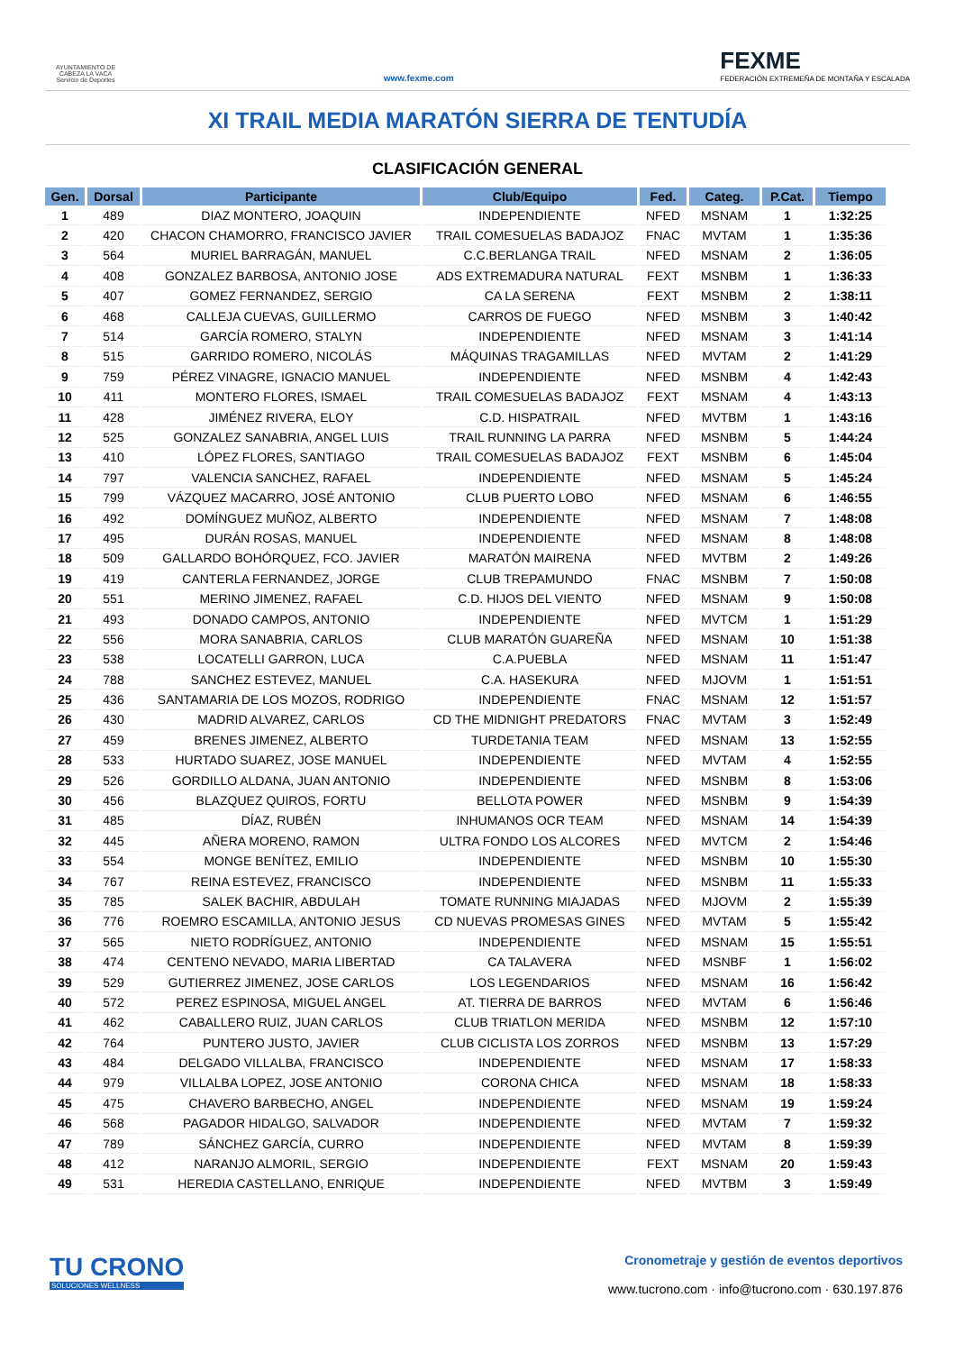AYUNTAMIENTO DE CABEZA LA VACA Servicio de Deportes
www.fexme.com
FEXME
FEDERACIÓN EXTREMEÑA DE MONTAÑA Y ESCALADA
XI TRAIL MEDIA MARATÓN SIERRA DE TENTUDÍA
CLASIFICACIÓN GENERAL
| Gen. | Dorsal | Participante | Club/Equipo | Fed. | Categ. | P.Cat. | Tiempo |
| --- | --- | --- | --- | --- | --- | --- | --- |
| 1 | 489 | DIAZ MONTERO, JOAQUIN | INDEPENDIENTE | NFED | MSNAM | 1 | 1:32:25 |
| 2 | 420 | CHACON CHAMORRO, FRANCISCO JAVIER | TRAIL COMESUELAS BADAJOZ | FNAC | MVTAM | 1 | 1:35:36 |
| 3 | 564 | MURIEL BARRAGÁN, MANUEL | C.C.BERLANGA TRAIL | NFED | MSNAM | 2 | 1:36:05 |
| 4 | 408 | GONZALEZ BARBOSA, ANTONIO JOSE | ADS EXTREMADURA NATURAL | FEXT | MSNBM | 1 | 1:36:33 |
| 5 | 407 | GOMEZ FERNANDEZ, SERGIO | CA LA SERENA | FEXT | MSNBM | 2 | 1:38:11 |
| 6 | 468 | CALLEJA CUEVAS, GUILLERMO | CARROS DE FUEGO | NFED | MSNBM | 3 | 1:40:42 |
| 7 | 514 | GARCÍA ROMERO, STALYN | INDEPENDIENTE | NFED | MSNAM | 3 | 1:41:14 |
| 8 | 515 | GARRIDO ROMERO, NICOLÁS | MÁQUINAS TRAGAMILLAS | NFED | MVTAM | 2 | 1:41:29 |
| 9 | 759 | PÉREZ VINAGRE, IGNACIO MANUEL | INDEPENDIENTE | NFED | MSNBM | 4 | 1:42:43 |
| 10 | 411 | MONTERO FLORES, ISMAEL | TRAIL COMESUELAS BADAJOZ | FEXT | MSNAM | 4 | 1:43:13 |
| 11 | 428 | JIMÉNEZ RIVERA, ELOY | C.D. HISPATRAIL | NFED | MVTBM | 1 | 1:43:16 |
| 12 | 525 | GONZALEZ SANABRIA, ANGEL LUIS | TRAIL RUNNING LA PARRA | NFED | MSNBM | 5 | 1:44:24 |
| 13 | 410 | LÓPEZ FLORES, SANTIAGO | TRAIL COMESUELAS BADAJOZ | FEXT | MSNBM | 6 | 1:45:04 |
| 14 | 797 | VALENCIA SANCHEZ, RAFAEL | INDEPENDIENTE | NFED | MSNAM | 5 | 1:45:24 |
| 15 | 799 | VÁZQUEZ MACARRO, JOSÉ ANTONIO | CLUB PUERTO LOBO | NFED | MSNAM | 6 | 1:46:55 |
| 16 | 492 | DOMÍNGUEZ MUÑOZ, ALBERTO | INDEPENDIENTE | NFED | MSNAM | 7 | 1:48:08 |
| 17 | 495 | DURÁN ROSAS, MANUEL | INDEPENDIENTE | NFED | MSNAM | 8 | 1:48:08 |
| 18 | 509 | GALLARDO BOHÓRQUEZ, FCO. JAVIER | MARATÓN MAIRENA | NFED | MVTBM | 2 | 1:49:26 |
| 19 | 419 | CANTERLA FERNANDEZ, JORGE | CLUB TREPAMUNDO | FNAC | MSNBM | 7 | 1:50:08 |
| 20 | 551 | MERINO JIMENEZ, RAFAEL | C.D. HIJOS DEL VIENTO | NFED | MSNAM | 9 | 1:50:08 |
| 21 | 493 | DONADO CAMPOS, ANTONIO | INDEPENDIENTE | NFED | MVTCM | 1 | 1:51:29 |
| 22 | 556 | MORA SANABRIA, CARLOS | CLUB MARATÓN GUAREÑA | NFED | MSNAM | 10 | 1:51:38 |
| 23 | 538 | LOCATELLI GARRON, LUCA | C.A.PUEBLA | NFED | MSNAM | 11 | 1:51:47 |
| 24 | 788 | SANCHEZ ESTEVEZ, MANUEL | C.A. HASEKURA | NFED | MJOVM | 1 | 1:51:51 |
| 25 | 436 | SANTAMARIA DE LOS MOZOS, RODRIGO | INDEPENDIENTE | FNAC | MSNAM | 12 | 1:51:57 |
| 26 | 430 | MADRID ALVAREZ, CARLOS | CD THE MIDNIGHT PREDATORS | FNAC | MVTAM | 3 | 1:52:49 |
| 27 | 459 | BRENES JIMENEZ, ALBERTO | TURDETANIA TEAM | NFED | MSNAM | 13 | 1:52:55 |
| 28 | 533 | HURTADO SUAREZ, JOSE MANUEL | INDEPENDIENTE | NFED | MVTAM | 4 | 1:52:55 |
| 29 | 526 | GORDILLO ALDANA, JUAN ANTONIO | INDEPENDIENTE | NFED | MSNBM | 8 | 1:53:06 |
| 30 | 456 | BLAZQUEZ QUIROS, FORTU | BELLOTA POWER | NFED | MSNBM | 9 | 1:54:39 |
| 31 | 485 | DÍAZ, RUBÉN | INHUMANOS OCR TEAM | NFED | MSNAM | 14 | 1:54:39 |
| 32 | 445 | AÑERA MORENO, RAMON | ULTRA FONDO LOS ALCORES | NFED | MVTCM | 2 | 1:54:46 |
| 33 | 554 | MONGE BENÍTEZ, EMILIO | INDEPENDIENTE | NFED | MSNBM | 10 | 1:55:30 |
| 34 | 767 | REINA ESTEVEZ, FRANCISCO | INDEPENDIENTE | NFED | MSNBM | 11 | 1:55:33 |
| 35 | 785 | SALEK BACHIR, ABDULAH | TOMATE RUNNING MIAJADAS | NFED | MJOVM | 2 | 1:55:39 |
| 36 | 776 | ROEMRO ESCAMILLA, ANTONIO JESUS | CD NUEVAS PROMESAS GINES | NFED | MVTAM | 5 | 1:55:42 |
| 37 | 565 | NIETO RODRÍGUEZ, ANTONIO | INDEPENDIENTE | NFED | MSNAM | 15 | 1:55:51 |
| 38 | 474 | CENTENO NEVADO, MARIA LIBERTAD | CA TALAVERA | NFED | MSNBF | 1 | 1:56:02 |
| 39 | 529 | GUTIERREZ JIMENEZ, JOSE CARLOS | LOS LEGENDARIOS | NFED | MSNAM | 16 | 1:56:42 |
| 40 | 572 | PEREZ ESPINOSA, MIGUEL ANGEL | AT. TIERRA DE BARROS | NFED | MVTAM | 6 | 1:56:46 |
| 41 | 462 | CABALLERO RUIZ, JUAN CARLOS | CLUB TRIATLON MERIDA | NFED | MSNBM | 12 | 1:57:10 |
| 42 | 764 | PUNTERO JUSTO, JAVIER | CLUB CICLISTA LOS ZORROS | NFED | MSNBM | 13 | 1:57:29 |
| 43 | 484 | DELGADO VILLALBA, FRANCISCO | INDEPENDIENTE | NFED | MSNAM | 17 | 1:58:33 |
| 44 | 979 | VILLALBA LOPEZ, JOSE ANTONIO | CORONA CHICA | NFED | MSNAM | 18 | 1:58:33 |
| 45 | 475 | CHAVERO BARBECHO, ANGEL | INDEPENDIENTE | NFED | MSNAM | 19 | 1:59:24 |
| 46 | 568 | PAGADOR HIDALGO, SALVADOR | INDEPENDIENTE | NFED | MVTAM | 7 | 1:59:32 |
| 47 | 789 | SÁNCHEZ GARCÍA, CURRO | INDEPENDIENTE | NFED | MVTAM | 8 | 1:59:39 |
| 48 | 412 | NARANJO ALMORIL, SERGIO | INDEPENDIENTE | FEXT | MSNAM | 20 | 1:59:43 |
| 49 | 531 | HEREDIA CASTELLANO, ENRIQUE | INDEPENDIENTE | NFED | MVTBM | 3 | 1:59:49 |
TU CRONO
SOLUCIONES WELLNESS
Cronometraje y gestión de eventos deportivos
www.tucrono.com · info@tucrono.com · 630.197.876